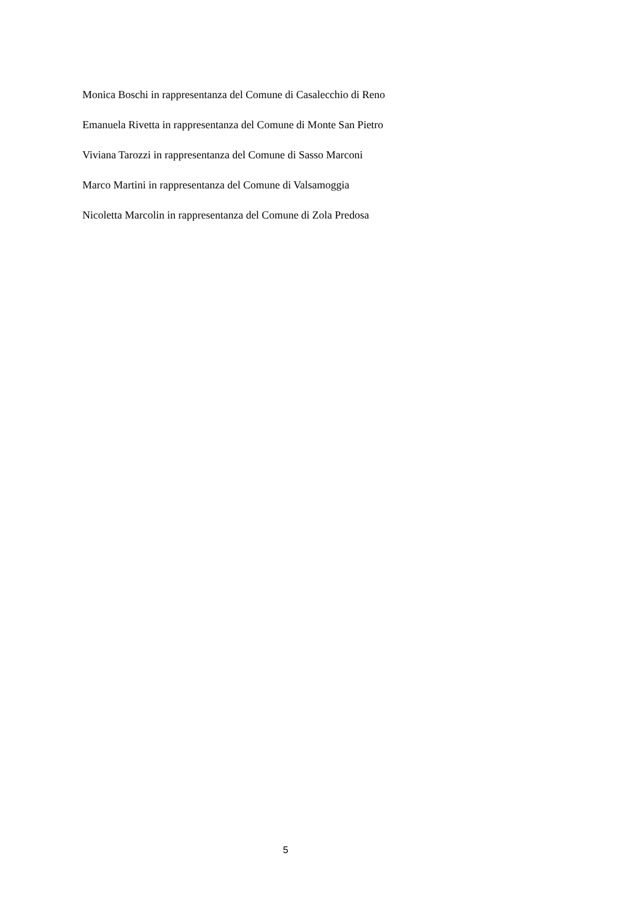Monica Boschi in rappresentanza del Comune di Casalecchio di Reno
Emanuela Rivetta in rappresentanza del Comune di Monte San Pietro
Viviana Tarozzi in rappresentanza del Comune di Sasso Marconi
Marco Martini in rappresentanza del Comune di Valsamoggia
Nicoletta Marcolin in rappresentanza del Comune di Zola Predosa
5